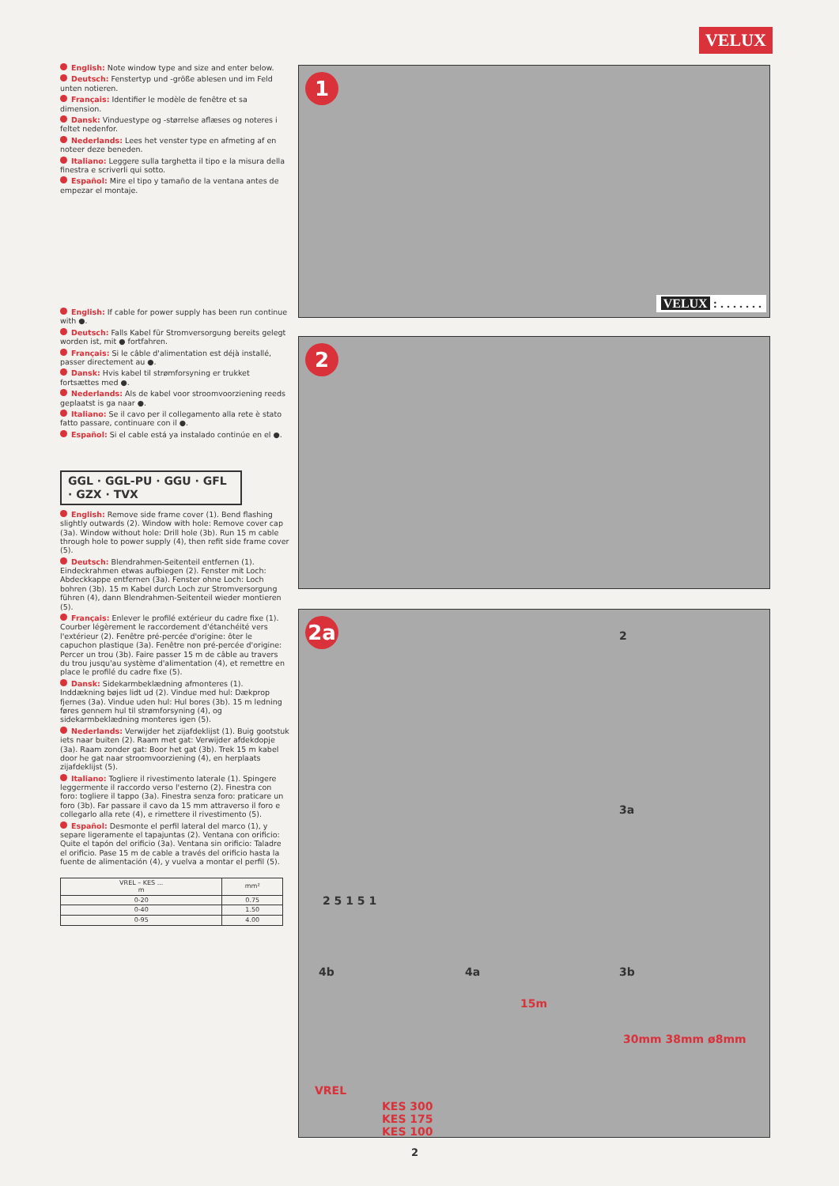VELUX
English: Note window type and size and enter below.
Deutsch: Fenstertyp und -größe ablesen und im Feld unten notieren.
Français: Identifier le modèle de fenêtre et sa dimension.
Dansk: Vinduestype og -størrelse aflæses og noteres i feltet nedenfor.
Nederlands: Lees het venster type en afmeting af en noteer deze beneden.
Italiano: Leggere sulla targhetta il tipo e la misura della finestra e scriverli qui sotto.
Español: Mire el tipo y tamaño de la ventana antes de empezar el montaje.
English: If cable for power supply has been run continue with ●.
Deutsch: Falls Kabel für Stromversorgung bereits gelegt worden ist, mit ● fortfahren.
Français: Si le câble d'alimentation est déjà installé, passer directement au ●.
Dansk: Hvis kabel til strømforsyning er trukket fortsættes med ●.
Nederlands: Als de kabel voor stroomvoorziening reeds geplaatst is ga naar ●.
Italiano: Se il cavo per il collegamento alla rete è stato fatto passare, continuare con il ●.
Español: Si el cable está ya instalado continúe en el ●.
GGL · GGL-PU · GGU · GFL · GZX · TVX
English: Remove side frame cover (1). Bend flashing slightly outwards (2). Window with hole: Remove cover cap (3a). Window without hole: Drill hole (3b). Run 15 m cable through hole to power supply (4), then refit side frame cover (5).
Deutsch: Blendrahmen-Seitenteil entfernen (1). Eindeckrahmen etwas aufbiegen (2). Fenster mit Loch: Abdeckkappe entfernen (3a). Fenster ohne Loch: Loch bohren (3b). 15 m Kabel durch Loch zur Stromversorgung führen (4), dann Blendrahmen-Seitenteil wieder montieren (5).
Français: Enlever le profilé extérieur du cadre fixe (1). Courber légèrement le raccordement d'étanchéité vers l'extérieur (2). Fenêtre pré-percée d'origine: ôter le capuchon plastique (3a). Fenêtre non pré-percée d'origine: Percer un trou (3b). Faire passer 15 m de câble au travers du trou jusqu'au système d'alimentation (4), et remettre en place le profilé du cadre fixe (5).
Dansk: Sidekarmbeklædning afmonteres (1). Inddækning bøjes lidt ud (2). Vindue med hul: Dækprop fjernes (3a). Vindue uden hul: Hul bores (3b). 15 m ledning føres gennem hul til strømforsyning (4), og sidekarmbeklædning monteres igen (5).
Nederlands: Verwijder het zijafdeklijst (1). Buig gootstuk iets naar buiten (2). Raam met gat: Verwijder afdekdopje (3a). Raam zonder gat: Boor het gat (3b). Trek 15 m kabel door he gat naar stroomvoorziening (4), en herplaats zijafdeklijst (5).
Italiano: Togliere il rivestimento laterale (1). Spingere leggermente il raccordo verso l'esterno (2). Finestra con foro: togliere il tappo (3a). Finestra senza foro: praticare un foro (3b). Far passare il cavo da 15 mm attraverso il foro e collegarlo alla rete (4), e rimettere il rivestimento (5).
Español: Desmonte el perfil lateral del marco (1), y separe ligeramente el tapajuntas (2). Ventana con orificio: Quite el tapón del orificio (3a). Ventana sin orificio: Taladre el orificio. Pase 15 m de cable a través del orificio hasta la fuente de alimentación (4), y vuelva a montar el perfil (5).
| VREL – KES ... m | mm² |
| --- | --- |
| 0-20 | 0.75 |
| 0-40 | 1.50 |
| 0-95 | 4.00 |
1
VELUX : . . . . . . .
2
2a
VREL
KES 300
KES 175
KES 100
2
3a
4b 4a 3b
15m
30mm 38mm ø8mm
2 5 1 5 1
2